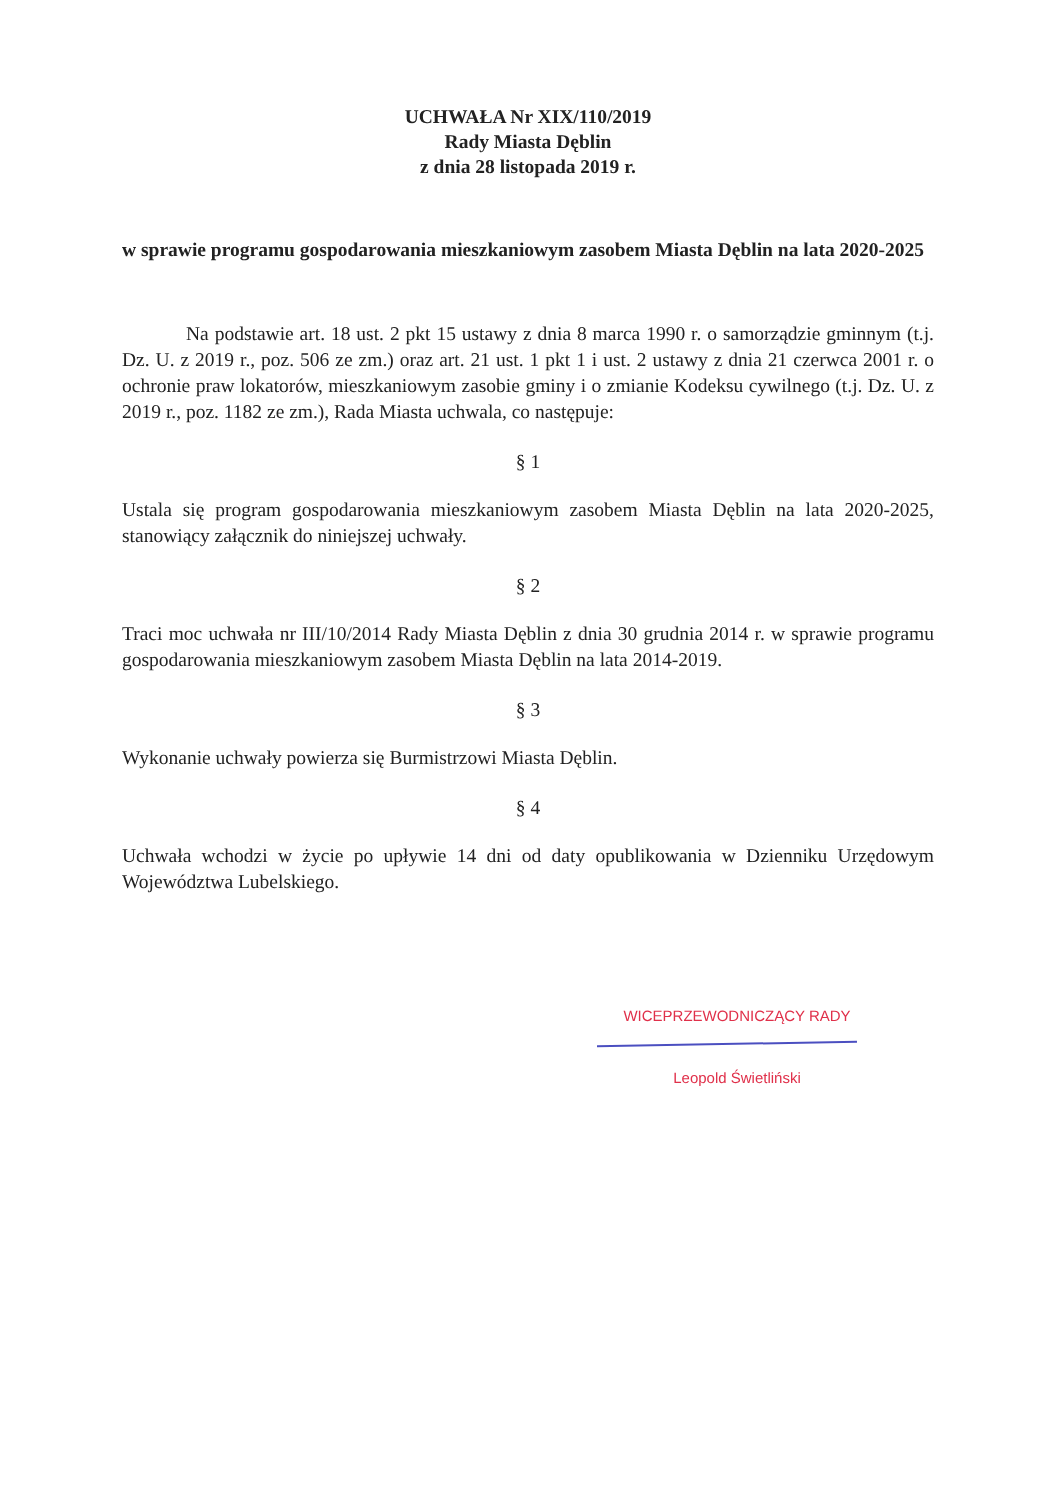UCHWAŁA Nr XIX/110/2019
Rady Miasta Dęblin
z dnia 28 listopada 2019 r.
w sprawie programu gospodarowania mieszkaniowym zasobem Miasta Dęblin na lata 2020-2025
Na podstawie art. 18 ust. 2 pkt 15 ustawy z dnia 8 marca 1990 r. o samorządzie gminnym (t.j. Dz. U. z 2019 r., poz. 506 ze zm.) oraz art. 21 ust. 1 pkt 1 i ust. 2 ustawy z dnia 21 czerwca 2001 r. o ochronie praw lokatorów, mieszkaniowym zasobie gminy i o zmianie Kodeksu cywilnego (t.j. Dz. U. z 2019 r., poz. 1182 ze zm.), Rada Miasta uchwala, co następuje:
§ 1
Ustala się program gospodarowania mieszkaniowym zasobem Miasta Dęblin na lata 2020-2025, stanowiący załącznik do niniejszej uchwały.
§ 2
Traci moc uchwała nr III/10/2014 Rady Miasta Dęblin z dnia 30 grudnia 2014 r. w sprawie programu gospodarowania mieszkaniowym zasobem Miasta Dęblin na lata 2014-2019.
§ 3
Wykonanie uchwały powierza się Burmistrzowi Miasta Dęblin.
§ 4
Uchwała wchodzi w życie po upływie 14 dni od daty opublikowania w Dzienniku Urzędowym Województwa Lubelskiego.
WICEPRZEWODNICZĄCY RADY
Leopold Świetliński